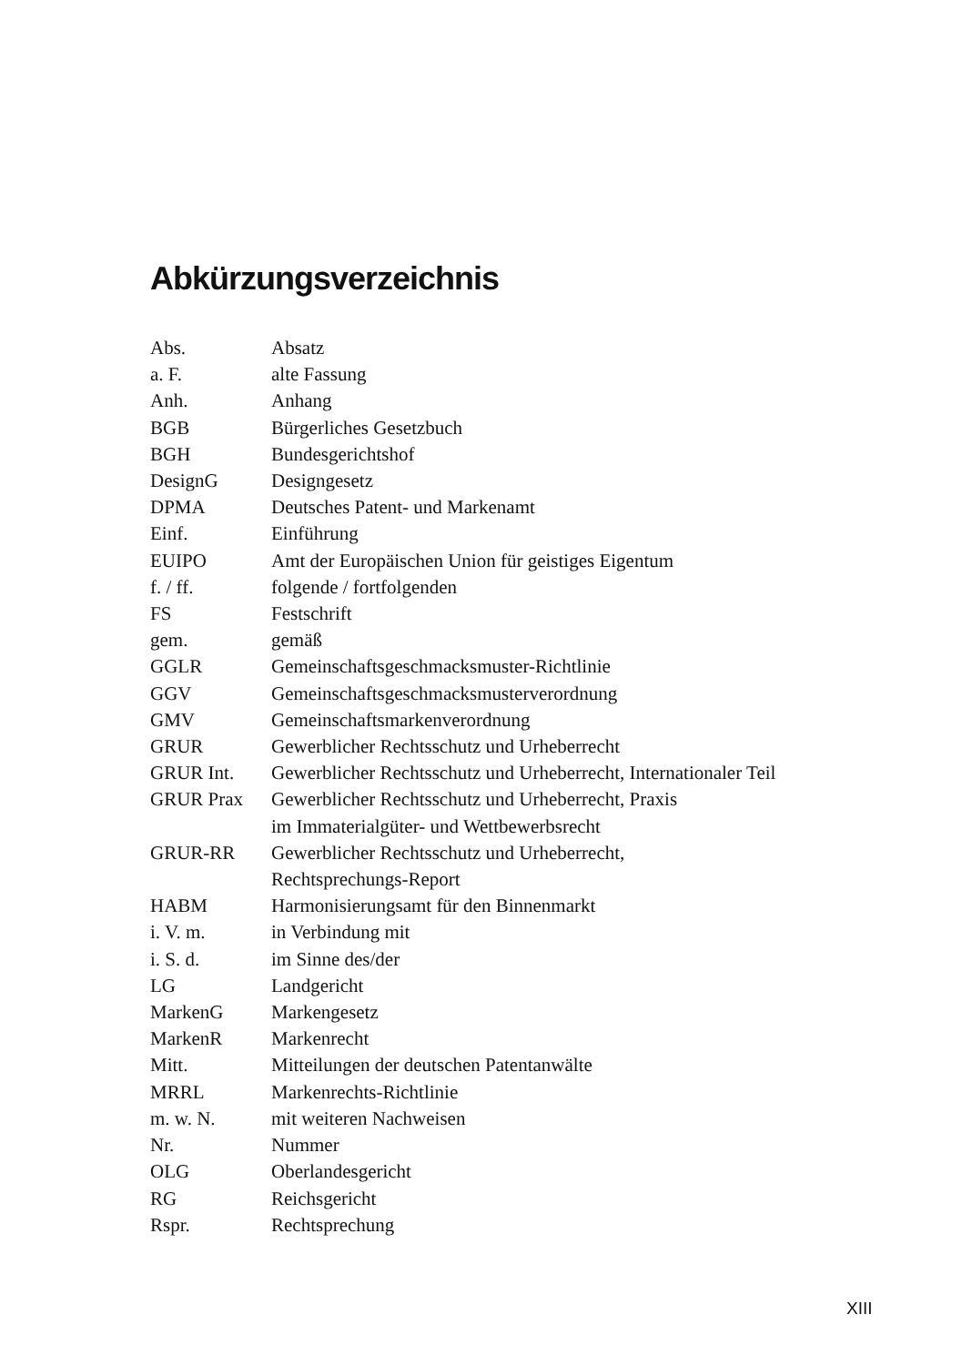Abkürzungsverzeichnis
| Abs. | Absatz |
| a. F. | alte Fassung |
| Anh. | Anhang |
| BGB | Bürgerliches Gesetzbuch |
| BGH | Bundesgerichtshof |
| DesignG | Designgesetz |
| DPMA | Deutsches Patent- und Markenamt |
| Einf. | Einführung |
| EUIPO | Amt der Europäischen Union für geistiges Eigentum |
| f. / ff. | folgende / fortfolgenden |
| FS | Festschrift |
| gem. | gemäß |
| GGLR | Gemeinschaftsgeschmacksmuster-Richtlinie |
| GGV | Gemeinschaftsgeschmacksmusterverordnung |
| GMV | Gemeinschaftsmarkenverordnung |
| GRUR | Gewerblicher Rechtsschutz und Urheberrecht |
| GRUR Int. | Gewerblicher Rechtsschutz und Urheberrecht, Internationaler Teil |
| GRUR Prax | Gewerblicher Rechtsschutz und Urheberrecht, Praxis im Immaterialgüter- und Wettbewerbsrecht |
| GRUR-RR | Gewerblicher Rechtsschutz und Urheberrecht, Rechtsprechungs-Report |
| HABM | Harmonisierungsamt für den Binnenmarkt |
| i. V. m. | in Verbindung mit |
| i. S. d. | im Sinne des/der |
| LG | Landgericht |
| MarkenG | Markengesetz |
| MarkenR | Markenrecht |
| Mitt. | Mitteilungen der deutschen Patentanwälte |
| MRRL | Markenrechts-Richtlinie |
| m. w. N. | mit weiteren Nachweisen |
| Nr. | Nummer |
| OLG | Oberlandesgericht |
| RG | Reichsgericht |
| Rspr. | Rechtsprechung |
XIII